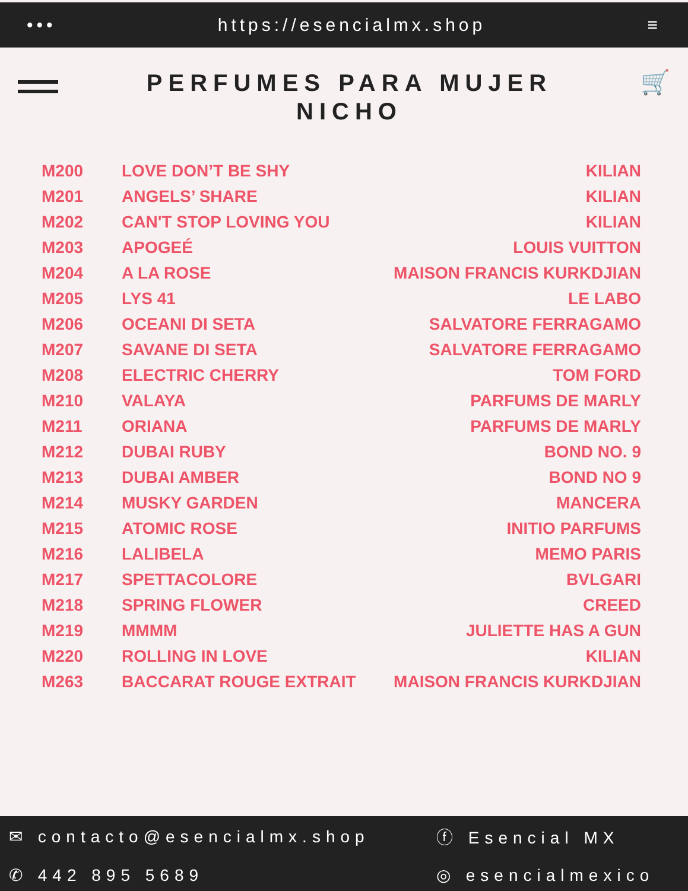••• https://esencialmx.shop ≡
PERFUMES PARA MUJER
NICHO
🛒
| M200 | LOVE DON’T BE SHY | KILIAN |
| M201 | ANGELS’ SHARE | KILIAN |
| M202 | CAN'T STOP LOVING YOU | KILIAN |
| M203 | APOGEÉ | LOUIS VUITTON |
| M204 | A LA ROSE | MAISON FRANCIS KURKDJIAN |
| M205 | LYS 41 | LE LABO |
| M206 | OCEANI DI SETA | SALVATORE FERRAGAMO |
| M207 | SAVANE DI SETA | SALVATORE FERRAGAMO |
| M208 | ELECTRIC CHERRY | TOM FORD |
| M210 | VALAYA | PARFUMS DE MARLY |
| M211 | ORIANA | PARFUMS DE MARLY |
| M212 | DUBAI RUBY | BOND NO. 9 |
| M213 | DUBAI AMBER | BOND NO 9 |
| M214 | MUSKY GARDEN | MANCERA |
| M215 | ATOMIC ROSE | INITIO PARFUMS |
| M216 | LALIBELA | MEMO PARIS |
| M217 | SPETTACOLORE | BVLGARI |
| M218 | SPRING FLOWER | CREED |
| M219 | MMMM | JULIETTE HAS A GUN |
| M220 | ROLLING IN LOVE | KILIAN |
| M263 | BACCARAT ROUGE EXTRAIT | MAISON FRANCIS KURKDJIAN |
✉ contacto@esencialmx.shop
ⓕ Esencial MX
✆ 442 895 5689
◎ esencialmexico